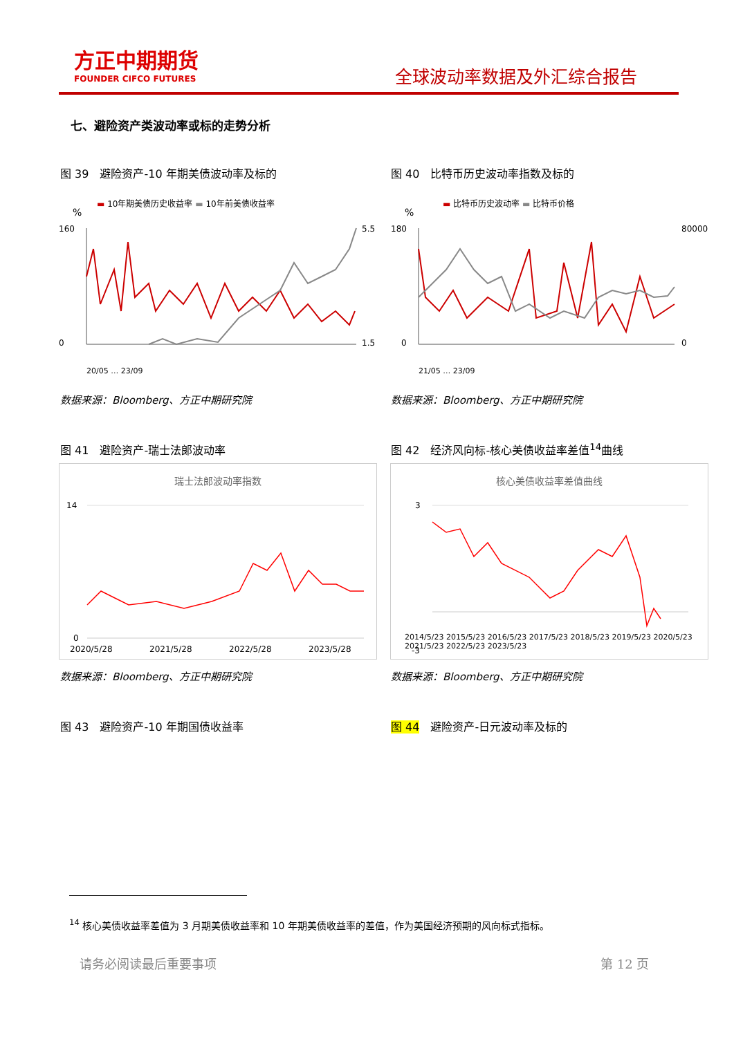方正中期期货
FOUNDER CIFCO FUTURES
全球波动率数据及外汇综合报告
七、避险资产类波动率或标的走势分析
图 39　避险资产-10 年期美债波动率及标的
图 40　比特币历史波动率指数及标的
▬ 10年期美债历史收益率 ▬ 10年前美债收益率
▬ 比特币历史波动率 ▬ 比特币价格
%
160
0
5.5
1.5
20/05 … 23/09
%
180
0
80000
0
21/05 … 23/09
数据来源：Bloomberg、方正中期研究院
数据来源：Bloomberg、方正中期研究院
图 41　避险资产-瑞士法郎波动率
图 42　经济风向标-核心美债收益率差值<sup>14</sup>曲线
瑞士法郎波动率指数
14
0
2020/5/28
2021/5/28
2022/5/28
2023/5/28
核心美债收益率差值曲线
3
-3
2014/5/23 2015/5/23 2016/5/23 2017/5/23 2018/5/23 2019/5/23 2020/5/23 2021/5/23 2022/5/23 2023/5/23
数据来源：Bloomberg、方正中期研究院
数据来源：Bloomberg、方正中期研究院
图 43　避险资产-10 年期国债收益率 图 44　避险资产-日元波动率及标的
<sup>14</sup> 核心美债收益率差值为 3 月期美债收益率和 10 年期美债收益率的差值，作为美国经济预期的风向标式指标。
请务必阅读最后重要事项 第 12 页